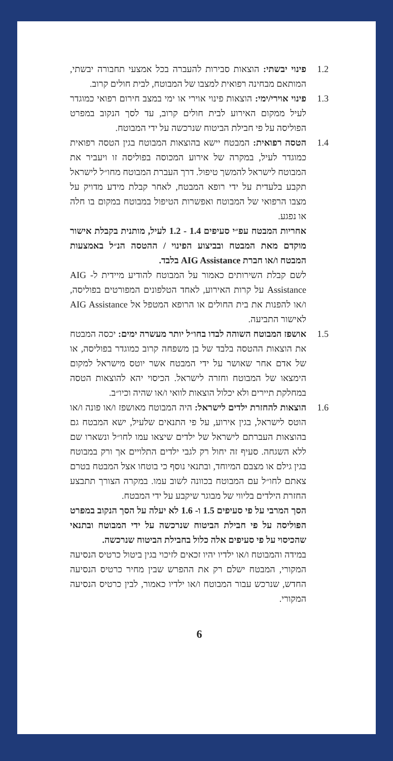1.2 פינוי יבשתי: הוצאות סבירות להעברה בכל אמצעי תחבורה יבשתי, המותאם מבחינה רפואית למצבו של המבוטח, לבית חולים קרוב.
1.3 פינוי אוירי/ימי: הוצאות פינוי אוירי או ימי במצב חירום רפואי כמוגדר לעיל ממקום האירוע לבית חולים קרוב, עד לסך הנקוב במפרט הפוליסה על פי חבילת הביטוח שנרכשה על ידי המבוטח.
1.4 הטסה רפואית: המבטח יישא בהוצאות המבוטח בגין הטסה רפואית כמוגדר לעיל, במקרה של אירוע המכוסה בפוליסה זו ויעביר את המבוטח לישראל להמשך טיפול. דרך העברת המבוטח מחו״ל לישראל תקבע בלעדית על ידי רופא המבטח, לאחר קבלת מידע מדויק על מצבו הרפואי של המבוטח ואפשרות הטיפול במבוטח במקום בו חלה או נפגע.
אחריות המבטח עפ״י סעיפים 1.4 - 1.2 לעיל, מותנית בקבלת אישור מוקדם מאת המבטח ובביצוע הפינוי / ההטסה הנ״ל באמצעות המבטח ו/או חברת AIG Assistance בלבד.
לשם קבלת השירותים כאמור על המבוטח להודיע מיידית ל- AIG Assistance על קרות האירוע, לאחד הטלפונים המפורטים בפוליסה, ו/או להפנות את בית החולים או הרופא המטפל אל AIG Assistance לאישור התביעה.
1.5 אושפז המבוטח השוהה לבדו בחו״ל יותר מעשרה ימים: יכסה המבטח את הוצאות ההטסה בלבד של בן משפחה קרוב כמוגדר בפוליסה, או של אדם אחר שאושר על ידי המבטח אשר יוטס מישראל למקום הימצאו של המבוטח וחזרה לישראל. הכיסוי יהא להוצאות הטסה במחלקת תיירים ולא יכלול הוצאות לוואי ו/או שהיה וכיו״ב.
1.6 הוצאות להחזרת ילדים לישראל: היה המבוטח מאושפז ו/או פונה ו/או הוטס לישראל, בגין אירוע, על פי התנאים שלעיל, ישא המבטח גם בהוצאות העברתם לישראל של ילדים שיצאו עמו לחו״ל ונשארו שם ללא השגחה. סעיף זה יחול רק לגבי ילדים התלויים אך ורק במבוטח בגין גילם או מצבם המיוחד, ובתנאי נוסף כי בוטחו אצל המבטח בטרם צאתם לחו״ל עם המבוטח בכוונה לשוב עמו. במקרה הצורך תתבצע החזרת הילדים בליווי של מבוגר שיקבע על ידי המבטח.
הסך המרבי על פי סעיפים 1.5 ו- 1.6 לא יעלה על הסך הנקוב במפרט הפוליסה על פי חבילת הביטוח שנרכשה על ידי המבוטח ובתנאי שהכיסוי על פי סעיפים אלה כלול בחבילת הביטוח שנרכשה.
במידה והמבוטח ו/או ילדיו יהיו זכאים לזיכוי בגין ביטול כרטיס הנסיעה המקורי, המבטח ישלם רק את ההפרש שבין מחיר כרטיס הנסיעה החדש, שנרכש עבור המבוטח ו/או ילדיו כאמור, לבין כרטיס הנסיעה המקורי.
6